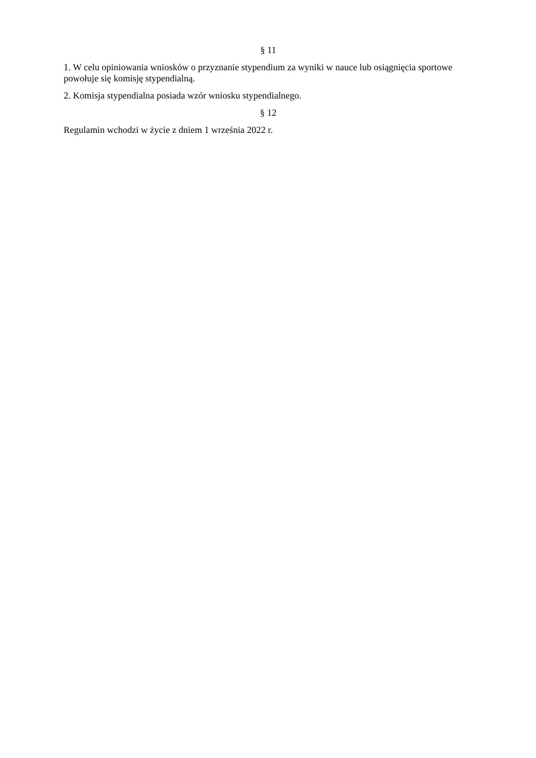§ 11
1. W celu opiniowania wniosków o przyznanie stypendium za wyniki w nauce lub osiągnięcia sportowe powołuje się komisję stypendialną.
2. Komisja stypendialna posiada wzór wniosku stypendialnego.
§ 12
Regulamin wchodzi w życie z dniem 1 września 2022 r.